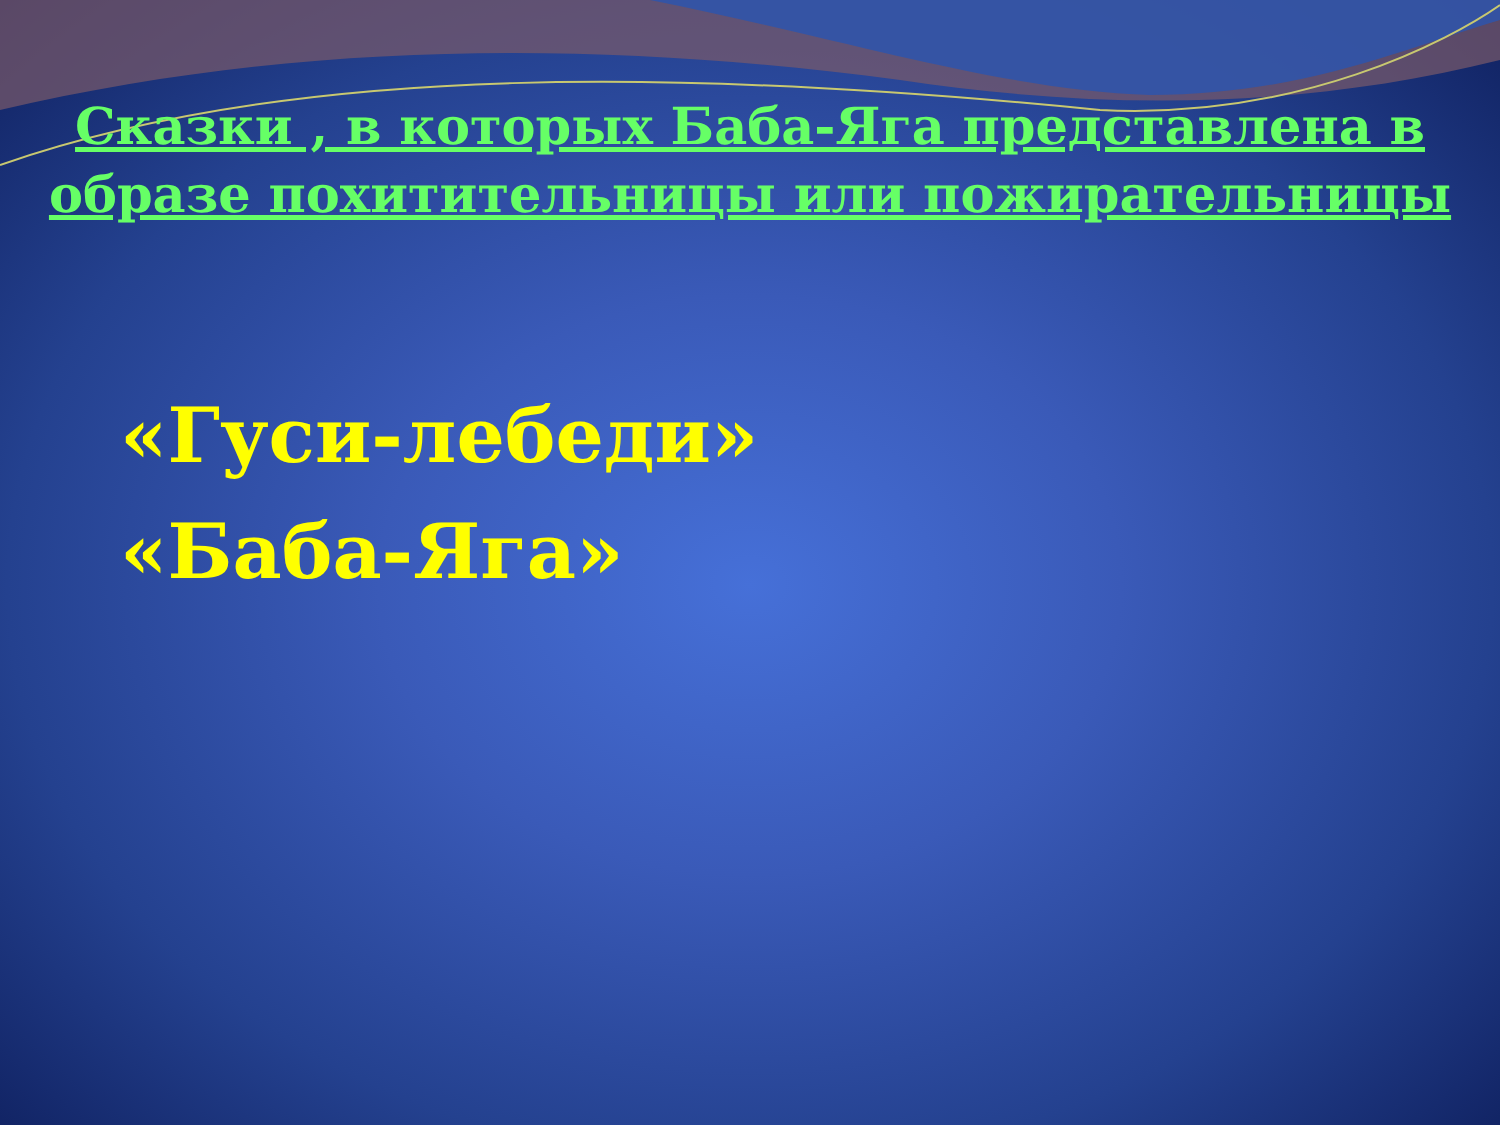Сказки , в которых Баба-Яга представлена в образе похитительницы или пожирательницы
«Гуси-лебеди»
«Баба-Яга»